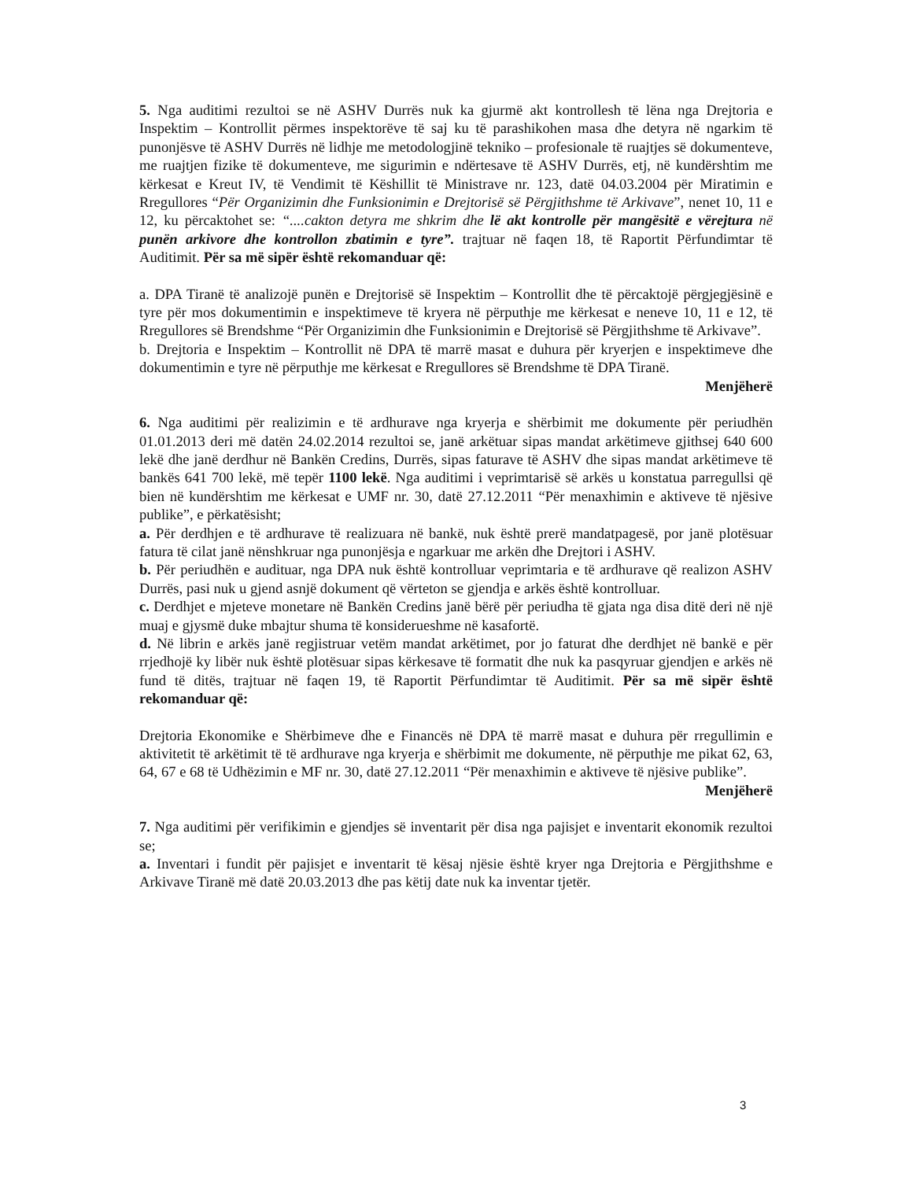5. Nga auditimi rezultoi se në ASHV Durrës nuk ka gjurmë akt kontrollesh të lëna nga Drejtoria e Inspektim – Kontrollit përmes inspektorëve të saj ku të parashikohen masa dhe detyra në ngarkim të punonjësve të ASHV Durrës në lidhje me metodologjinë tekniko – profesionale të ruajtjes së dokumenteve, me ruajtjen fizike të dokumenteve, me sigurimin e ndërtesave të ASHV Durrës, etj, në kundërshtim me kërkesat e Kreut IV, të Vendimit të Këshillit të Ministrave nr. 123, datë 04.03.2004 për Miratimin e Rregullores “Për Organizimin dhe Funksionimin e Drejtorisë së Përgjithshme të Arkivave”, nenet 10, 11 e 12, ku përcaktohet se: “....cakton detyra me shkrim dhe lë akt kontrolle për mangësitë e vërejtura në punën arkivore dhe kontrollon zbatimin e tyre”. trajtuar në faqen 18, të Raportit Përfundimtar të Auditimit. Për sa më sipër është rekomanduar që:
a. DPA Tiranë të analizojë punën e Drejtorisë së Inspektim – Kontrollit dhe të përcaktojë përgjegjësinë e tyre për mos dokumentimin e inspektimeve të kryera në përputhje me kërkesat e neneve 10, 11 e 12, të Rregullores së Brendshme “Për Organizimin dhe Funksionimin e Drejtorisë së Përgjithshme të Arkivave”.
b. Drejtoria e Inspektim – Kontrollit në DPA të marrë masat e duhura për kryerjen e inspektimeve dhe dokumentimin e tyre në përputhje me kërkesat e Rregullores së Brendshme të DPA Tiranë.
Menjëherë
6. Nga auditimi për realizimin e të ardhurave nga kryerja e shërbimit me dokumente për periudhën 01.01.2013 deri më datën 24.02.2014 rezultoi se, janë arkëtuar sipas mandat arkëtimeve gjithsej 640 600 lekë dhe janë derdhur në Bankën Credins, Durrës, sipas faturave të ASHV dhe sipas mandat arkëtimeve të bankës 641 700 lekë, më tepër 1100 lekë. Nga auditimi i veprimtarisë së arkës u konstatua parregullsi që bien në kundërshtim me kërkesat e UMF nr. 30, datë 27.12.2011 “Për menaxhimin e aktiveve të njësive publike”, e përkatësisht;
a. Për derdhjen e të ardhurave të realizuara në bankë, nuk është prerë mandatpagesë, por janë plotësuar fatura të cilat janë nënshkruar nga punonjësja e ngarkuar me arkën dhe Drejtori i ASHV.
b. Për periudhën e audituar, nga DPA nuk është kontrolluar veprimtaria e të ardhurave që realizon ASHV Durrës, pasi nuk u gjend asnjë dokument që vërteton se gjendja e arkës është kontrolluar.
c. Derdhjet e mjeteve monetare në Bankën Credins janë bërë për periudha të gjata nga disa ditë deri në një muaj e gjysmë duke mbajtur shuma të konsiderueshme në kasafortë.
d. Në librin e arkës janë regjistruar vetëm mandat arkëtimet, por jo faturat dhe derdhjet në bankë e për rrjedhojë ky libër nuk është plotësuar sipas kërkesave të formatit dhe nuk ka pasqyruar gjendjen e arkës në fund të ditës, trajtuar në faqen 19, të Raportit Përfundimtar të Auditimit. Për sa më sipër është rekomanduar që:
Drejtoria Ekonomike e Shërbimeve dhe e Financës në DPA të marrë masat e duhura për rregullimin e aktivitetit të arkëtimit të të ardhurave nga kryerja e shërbimit me dokumente, në përputhje me pikat 62, 63, 64, 67 e 68 të Udhëzimin e MF nr. 30, datë 27.12.2011 “Për menaxhimin e aktiveve të njësive publike”.
Menjëherë
7. Nga auditimi për verifikimin e gjendjes së inventarit për disa nga pajisjet e inventarit ekonomik rezultoi se;
a. Inventari i fundit për pajisjet e inventarit të kësaj njësie është kryer nga Drejtoria e Përgjithshme e Arkivave Tiranë më datë 20.03.2013 dhe pas këtij date nuk ka inventar tjetër.
3